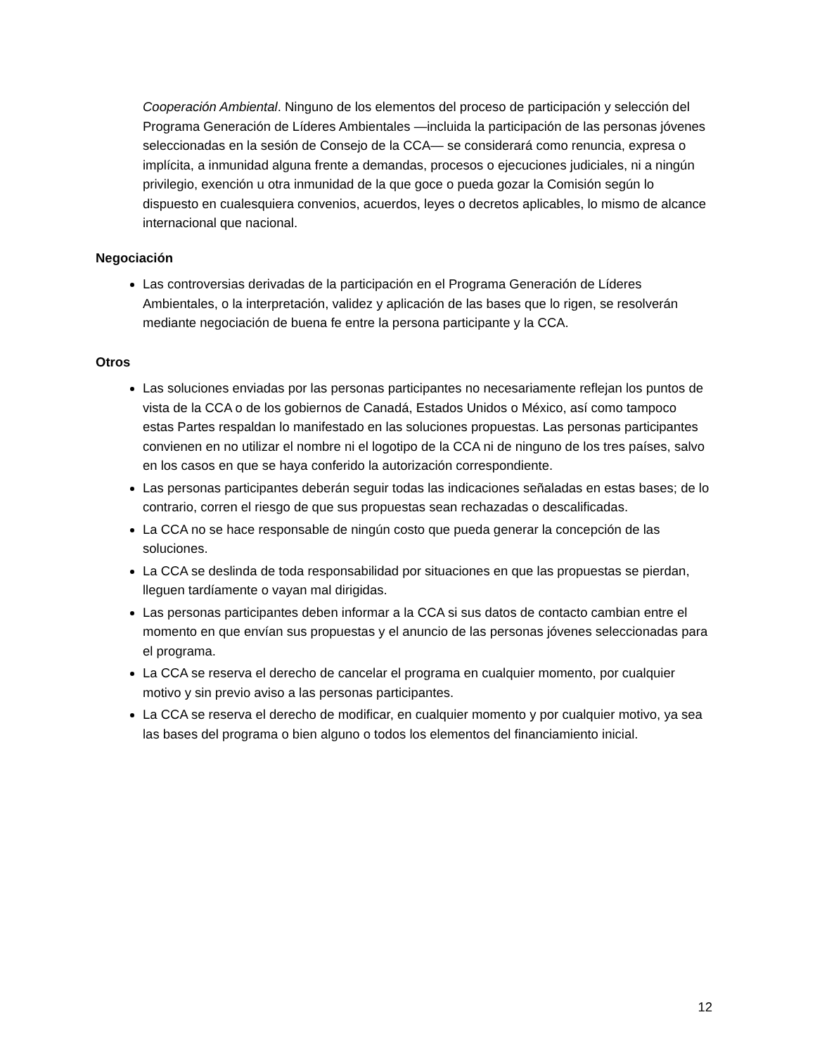Cooperación Ambiental. Ninguno de los elementos del proceso de participación y selección del Programa Generación de Líderes Ambientales —incluida la participación de las personas jóvenes seleccionadas en la sesión de Consejo de la CCA— se considerará como renuncia, expresa o implícita, a inmunidad alguna frente a demandas, procesos o ejecuciones judiciales, ni a ningún privilegio, exención u otra inmunidad de la que goce o pueda gozar la Comisión según lo dispuesto en cualesquiera convenios, acuerdos, leyes o decretos aplicables, lo mismo de alcance internacional que nacional.
Negociación
Las controversias derivadas de la participación en el Programa Generación de Líderes Ambientales, o la interpretación, validez y aplicación de las bases que lo rigen, se resolverán mediante negociación de buena fe entre la persona participante y la CCA.
Otros
Las soluciones enviadas por las personas participantes no necesariamente reflejan los puntos de vista de la CCA o de los gobiernos de Canadá, Estados Unidos o México, así como tampoco estas Partes respaldan lo manifestado en las soluciones propuestas. Las personas participantes convienen en no utilizar el nombre ni el logotipo de la CCA ni de ninguno de los tres países, salvo en los casos en que se haya conferido la autorización correspondiente.
Las personas participantes deberán seguir todas las indicaciones señaladas en estas bases; de lo contrario, corren el riesgo de que sus propuestas sean rechazadas o descalificadas.
La CCA no se hace responsable de ningún costo que pueda generar la concepción de las soluciones.
La CCA se deslinda de toda responsabilidad por situaciones en que las propuestas se pierdan, lleguen tardíamente o vayan mal dirigidas.
Las personas participantes deben informar a la CCA si sus datos de contacto cambian entre el momento en que envían sus propuestas y el anuncio de las personas jóvenes seleccionadas para el programa.
La CCA se reserva el derecho de cancelar el programa en cualquier momento, por cualquier motivo y sin previo aviso a las personas participantes.
La CCA se reserva el derecho de modificar, en cualquier momento y por cualquier motivo, ya sea las bases del programa o bien alguno o todos los elementos del financiamiento inicial.
12